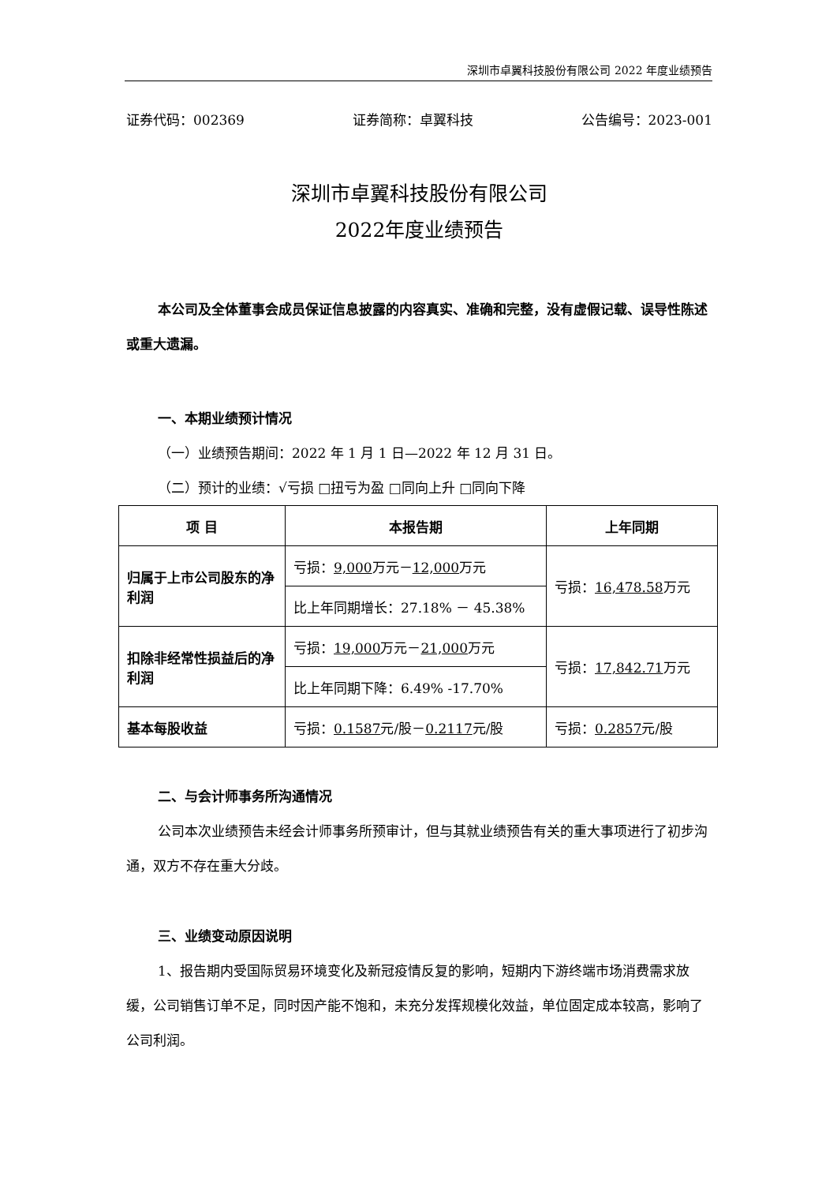深圳市卓翼科技股份有限公司 2022 年度业绩预告
证券代码：002369 证券简称：卓翼科技 公告编号：2023-001
深圳市卓翼科技股份有限公司
2022年度业绩预告
本公司及全体董事会成员保证信息披露的内容真实、准确和完整，没有虚假记载、误导性陈述或重大遗漏。
一、本期业绩预计情况
（一）业绩预告期间：2022 年 1 月 1 日—2022 年 12 月 31 日。
（二）预计的业绩：√亏损 □扭亏为盈 □同向上升 □同向下降
| 项 目 | 本报告期 | 上年同期 |
| --- | --- | --- |
| 归属于上市公司股东的净利润 | 亏损： 9,000 万元－ 12,000 万元 | 亏损： 16,478.58 万元 |
| | 比上年同期增长：27.18% － 45.38% | |
| 扣除非经常性损益后的净利润 | 亏损： 19,000 万元－ 21,000 万元 | 亏损： 17,842.71 万元 |
| | 比上年同期下降：6.49% -17.70% | |
| 基本每股收益 | 亏损： 0.1587 元/股－ 0.2117 元/股 | 亏损： 0.2857 元/股 |
二、与会计师事务所沟通情况
公司本次业绩预告未经会计师事务所预审计，但与其就业绩预告有关的重大事项进行了初步沟通，双方不存在重大分歧。
三、业绩变动原因说明
1、报告期内受国际贸易环境变化及新冠疫情反复的影响，短期内下游终端市场消费需求放缓，公司销售订单不足，同时因产能不饱和，未充分发挥规模化效益，单位固定成本较高，影响了公司利润。